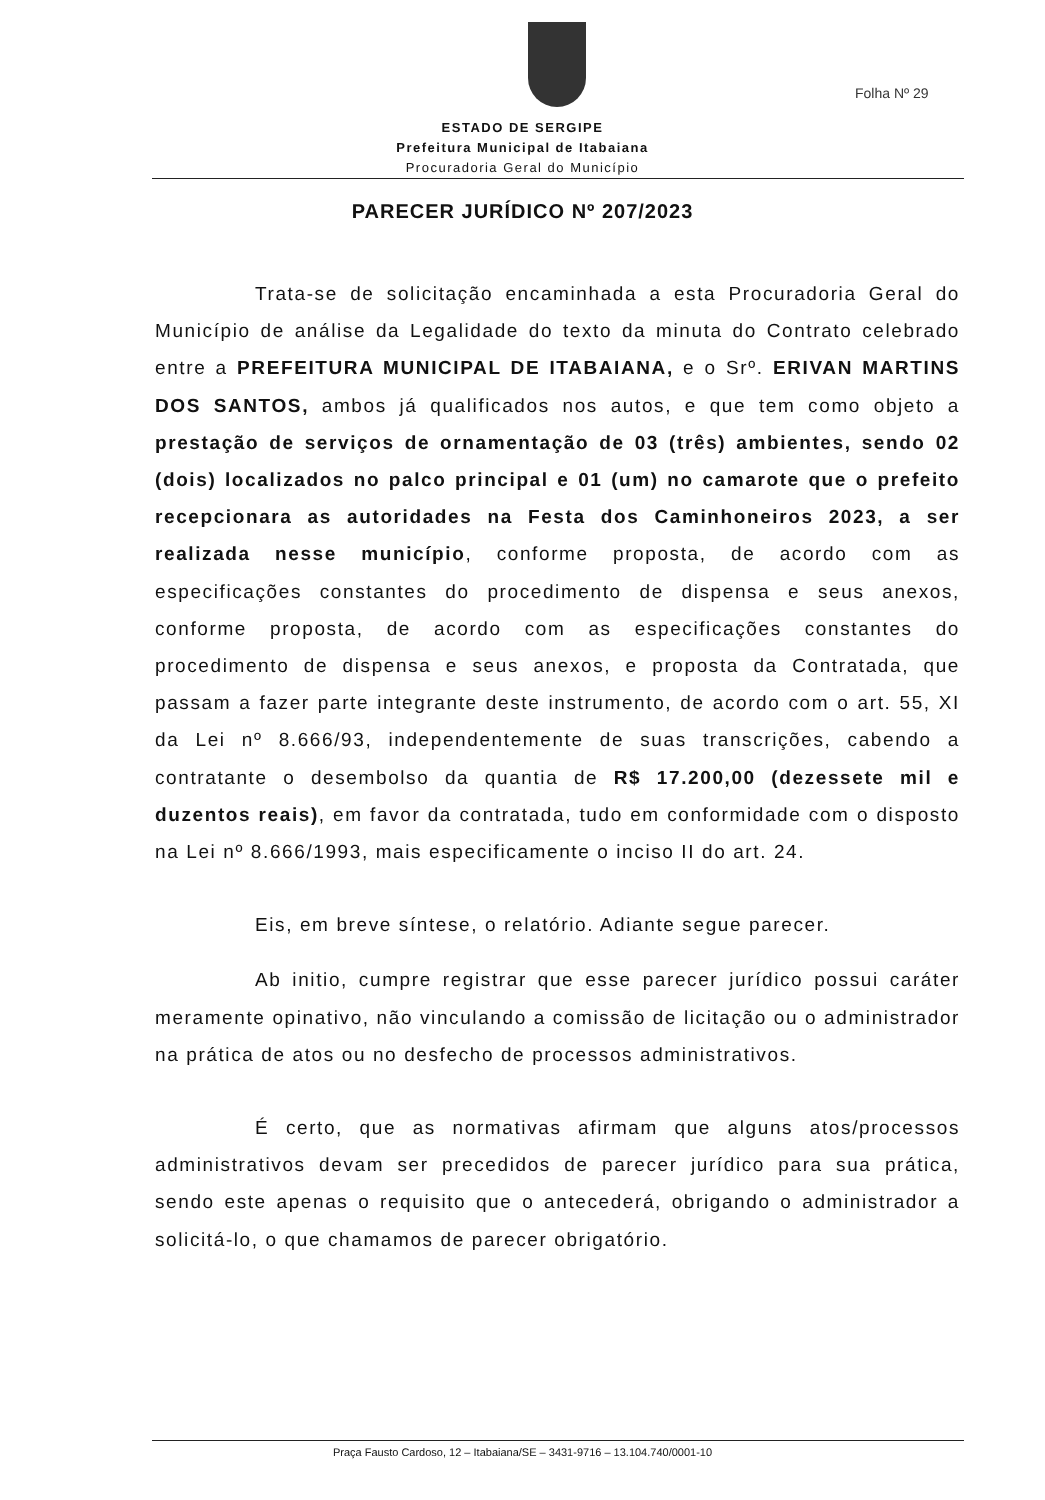Folha Nº 29
ESTADO DE SERGIPE
Prefeitura Municipal de Itabaiana
Procuradoria Geral do Município
PARECER JURÍDICO Nº 207/2023
Trata-se de solicitação encaminhada a esta Procuradoria Geral do Município de análise da Legalidade do texto da minuta do Contrato celebrado entre a PREFEITURA MUNICIPAL DE ITABAIANA, e o Srº. ERIVAN MARTINS DOS SANTOS, ambos já qualificados nos autos, e que tem como objeto a prestação de serviços de ornamentação de 03 (três) ambientes, sendo 02 (dois) localizados no palco principal e 01 (um) no camarote que o prefeito recepcionara as autoridades na Festa dos Caminhoneiros 2023, a ser realizada nesse município, conforme proposta, de acordo com as especificações constantes do procedimento de dispensa e seus anexos, conforme proposta, de acordo com as especificações constantes do procedimento de dispensa e seus anexos, e proposta da Contratada, que passam a fazer parte integrante deste instrumento, de acordo com o art. 55, XI da Lei nº 8.666/93, independentemente de suas transcrições, cabendo a contratante o desembolso da quantia de R$ 17.200,00 (dezessete mil e duzentos reais), em favor da contratada, tudo em conformidade com o disposto na Lei nº 8.666/1993, mais especificamente o inciso II do art. 24.
Eis, em breve síntese, o relatório. Adiante segue parecer.
Ab initio, cumpre registrar que esse parecer jurídico possui caráter meramente opinativo, não vinculando a comissão de licitação ou o administrador na prática de atos ou no desfecho de processos administrativos.
É certo, que as normativas afirmam que alguns atos/processos administrativos devam ser precedidos de parecer jurídico para sua prática, sendo este apenas o requisito que o antecederá, obrigando o administrador a solicitá-lo, o que chamamos de parecer obrigatório.
Praça Fausto Cardoso, 12 – Itabaiana/SE – 3431-9716 – 13.104.740/0001-10